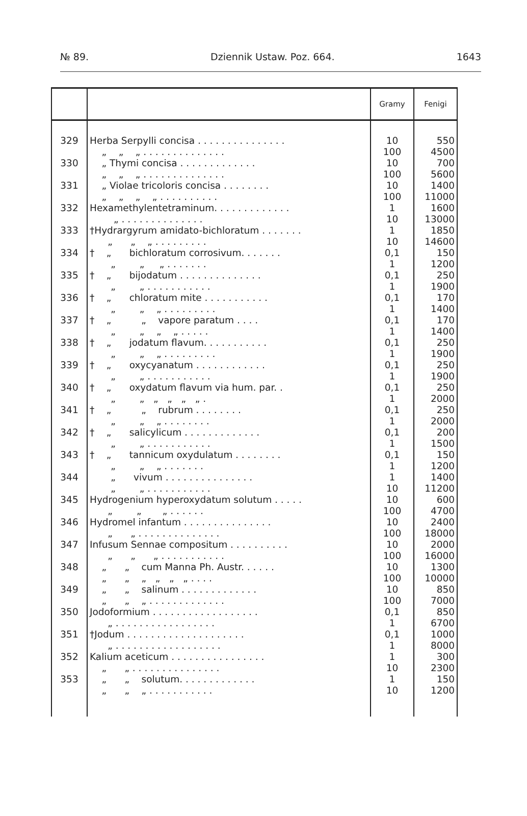№ 89. Dziennik Ustaw. Poz. 664. 1643
| | | Gramy | Fenigi |
| --- | --- | --- | --- |
| 329 | Herba Serpylli concisa . . . . . . . . . . . . . . . „ „ „ . . . . . . . . . . . . . . | 10 100 | 550 4500 |
| 330 | „ Thymi concisa . . . . . . . . . . . . . „ „ „ . . . . . . . . . . . . . . | 10 100 | 700 5600 |
| 331 | „ Violae tricoloris concisa . . . . . . . . „ „ „ „ . . . . . . . . . . | 10 100 | 1400 11000 |
| 332 | Hexamethylentetraminum. . . . . . . . . . . . . „ . . . . . . . . . . . . . . | 1 10 | 1600 13000 |
| 333 | †Hydrargyrum amidato-bichloratum . . . . . . . „ „ „ . . . . . . . . . | 1 10 | 1850 14600 |
| 334 | † „ bichloratum corrosivum. . . . . . . „ „ „ . . . . . . . | 0,1 1 | 150 1200 |
| 335 | † „ bijodatum . . . . . . . . . . . . . . „ „ . . . . . . . . . . . | 0,1 1 | 250 1900 |
| 336 | † „ chloratum mite . . . . . . . . . . . „ „ „ . . . . . . . . . | 0,1 1 | 170 1400 |
| 337 | † „ „ vapore paratum . . . . „ „ „ „ . . . . . | 0,1 1 | 170 1400 |
| 338 | † „ jodatum flavum. . . . . . . . . . . „ „ „ . . . . . . . . . | 0,1 1 | 250 1900 |
| 339 | † „ oxycyanatum . . . . . . . . . . . . „ „ . . . . . . . . . . . | 0,1 1 | 250 1900 |
| 340 | † „ oxydatum flavum via hum. par. . „ „ „ „ „ „ . | 0,1 1 | 250 2000 |
| 341 | † „ „ rubrum . . . . . . . . „ „ „ . . . . . . . . | 0,1 1 | 250 2000 |
| 342 | † „ salicylicum . . . . . . . . . . . . . „ „ . . . . . . . . . . . | 0,1 1 | 200 1500 |
| 343 | † „ tannicum oxydulatum . . . . . . . . „ „ „ . . . . . . . | 0,1 1 | 150 1200 |
| 344 | „ vivum . . . . . . . . . . . . . . . „ „ . . . . . . . . . . . | 1 10 | 1400 11200 |
| 345 | Hydrogenium hyperoxydatum solutum . . . . . „ „ „ . . . . . . | 10 100 | 600 4700 |
| 346 | Hydromel infantum . . . . . . . . . . . . . . . „ „ . . . . . . . . . . . . . . | 10 100 | 2400 18000 |
| 347 | Infusum Sennae compositum . . . . . . . . . . „ „ „ . . . . . . . . . . . | 10 100 | 2000 16000 |
| 348 | „ „ cum Manna Ph. Austr. . . . . . „ „ „ „ „ „ . . . . | 10 100 | 1300 10000 |
| 349 | „ „ salinum . . . . . . . . . . . . . „ „ „ . . . . . . . . . . . . . | 10 100 | 850 7000 |
| 350 | Jodoformium . . . . . . . . . . . . . . . . . . „ . . . . . . . . . . . . . . . . . | 0,1 1 | 850 6700 |
| 351 | †Jodum . . . . . . . . . . . . . . . . . . . . „ . . . . . . . . . . . . . . . . . . | 0,1 1 | 1000 8000 |
| 352 | Kalium aceticum . . . . . . . . . . . . . . . . „ „ . . . . . . . . . . . . . . . | 1 10 | 300 2300 |
| 353 | „ „ solutum. . . . . . . . . . . . . „ „ „ . . . . . . . . . . . | 1 10 | 150 1200 |